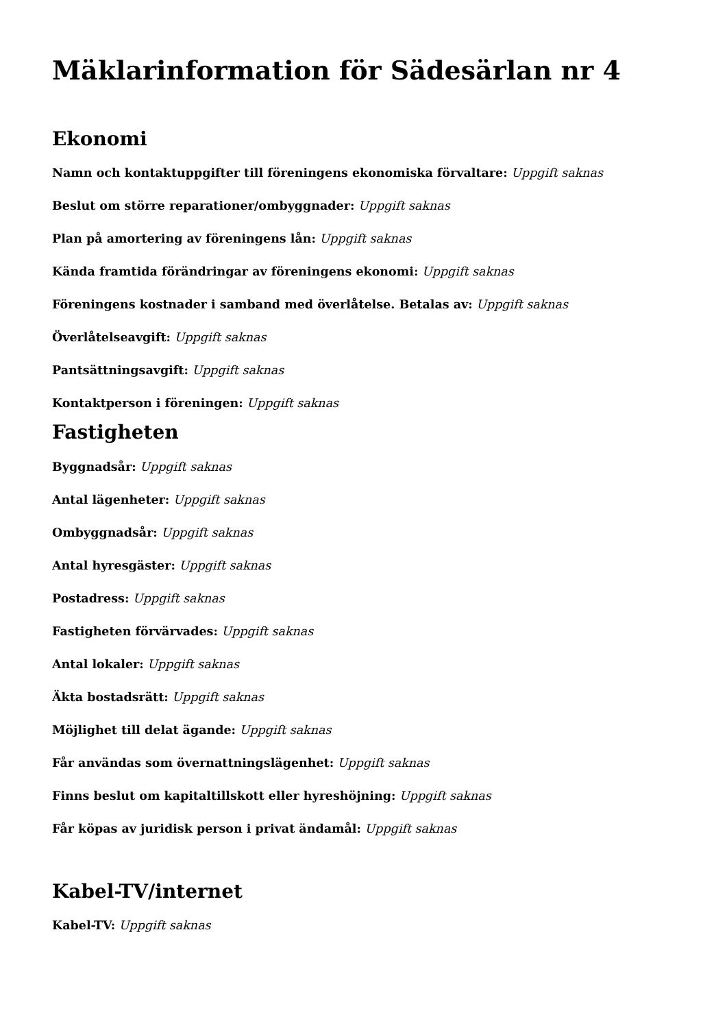Mäklarinformation för Sädesärlan nr 4
Ekonomi
Namn och kontaktuppgifter till föreningens ekonomiska förvaltare: Uppgift saknas
Beslut om större reparationer/ombyggnader: Uppgift saknas
Plan på amortering av föreningens lån: Uppgift saknas
Kända framtida förändringar av föreningens ekonomi: Uppgift saknas
Föreningens kostnader i samband med överlåtelse. Betalas av: Uppgift saknas
Överlåtelseavgift: Uppgift saknas
Pantsättningsavgift: Uppgift saknas
Kontaktperson i föreningen: Uppgift saknas
Fastigheten
Byggnadsår: Uppgift saknas
Antal lägenheter: Uppgift saknas
Ombyggnadsår: Uppgift saknas
Antal hyresgäster: Uppgift saknas
Postadress: Uppgift saknas
Fastigheten förvärvades: Uppgift saknas
Antal lokaler: Uppgift saknas
Äkta bostadsrätt: Uppgift saknas
Möjlighet till delat ägande: Uppgift saknas
Får användas som övernattningslägenhet: Uppgift saknas
Finns beslut om kapitaltillskott eller hyreshöjning: Uppgift saknas
Får köpas av juridisk person i privat ändamål: Uppgift saknas
Kabel-TV/internet
Kabel-TV: Uppgift saknas